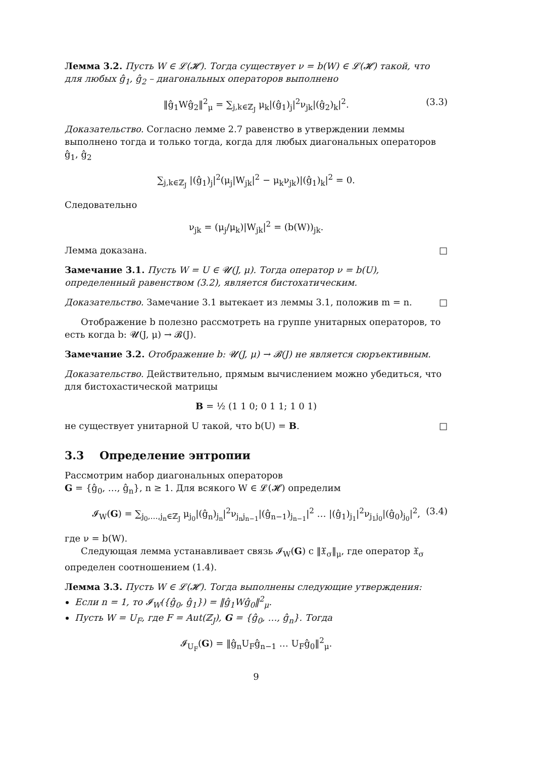Лемма 3.2. Пусть W ∈ 𝓛(𝓗). Тогда существует ν = b(W) ∈ 𝓛(𝓗) такой, что для любых ĝ<sub>1</sub>, ĝ<sub>2</sub> – диагональных операторов выполнено
‖ĝ<sub>1</sub>Wĝ<sub>2</sub>‖<sup>2</sup><sub>μ</sub> = ∑<sub>j,k∈ℤ<sub>J</sub></sub> μ<sub>k</sub>|(ĝ<sub>1</sub>)<sub>j</sub>|<sup>2</sup>ν<sub>jk</sub>|(ĝ<sub>2</sub>)<sub>k</sub>|<sup>2</sup>. (3.3)
Доказательство. Согласно лемме 2.7 равенство в утверждении леммы выполнено тогда и только тогда, когда для любых диагональных операторов ĝ<sub>1</sub>, ĝ<sub>2</sub>
∑<sub>j,k∈ℤ<sub>J</sub></sub> |(ĝ<sub>1</sub>)<sub>j</sub>|<sup>2</sup>(μ<sub>j</sub>|W<sub>jk</sub>|<sup>2</sup> − μ<sub>k</sub>ν<sub>jk</sub>)|(ĝ<sub>1</sub>)<sub>k</sub>|<sup>2</sup> = 0.
Следовательно
ν<sub>jk</sub> = (μ<sub>j</sub>/μ<sub>k</sub>)|W<sub>jk</sub>|<sup>2</sup> = (b(W))<sub>jk</sub>.
Лемма доказана. □
Замечание 3.1. Пусть W = U ∈ 𝓤(J, μ). Тогда оператор ν = b(U), определенный равенством (3.2), является бистохатическим.
Доказательство. Замечание 3.1 вытекает из леммы 3.1, положив m = n. □
Отображение b полезно рассмотреть на группе унитарных операторов, то есть когда b: 𝓤(J, μ) → 𝓑(J).
Замечание 3.2. Отображение b: 𝓤(J, μ) → 𝓑(J) не является сюръективным.
Доказательство. Действительно, прямым вычислением можно убедиться, что для бистохастической матрицы
B = ½ (1 1 0; 0 1 1; 1 0 1)
не существует унитарной U такой, что b(U) = B. □
3.3 Определение энтропии
Рассмотрим набор диагональных операторов
G = {ĝ<sub>0</sub>, …, ĝ<sub>n</sub>}, n ≥ 1. Для всякого W ∈ 𝓛(𝓗) определим
𝓘<sub>W</sub>(G) = ∑<sub>j<sub>0</sub>,…,j<sub>n</sub>∈ℤ<sub>J</sub></sub> μ<sub>j<sub>0</sub></sub>|(ĝ<sub>n</sub>)<sub>j<sub>n</sub></sub>|<sup>2</sup>ν<sub>j<sub>n</sub>j<sub>n−1</sub></sub>|(ĝ<sub>n−1</sub>)<sub>j<sub>n−1</sub></sub>|<sup>2</sup> … |(ĝ<sub>1</sub>)<sub>j<sub>1</sub></sub>|<sup>2</sup>ν<sub>j<sub>1</sub>j<sub>0</sub></sub>|(ĝ<sub>0</sub>)<sub>j<sub>0</sub></sub>|<sup>2</sup>, (3.4)
где ν = b(W).
Следующая лемма устанавливает связь 𝓘<sub>W</sub>(G) с ‖𝔛<sub>σ</sub>‖<sub>μ</sub>, где оператор 𝔛<sub>σ</sub> определен соотношением (1.4).
Лемма 3.3. Пусть W ∈ 𝓛(𝓗). Тогда выполнены следующие утверждения:
Если n = 1, то 𝓘<sub>W</sub>({ĝ<sub>0</sub>, ĝ<sub>1</sub>}) = ‖ĝ<sub>1</sub>Wĝ<sub>0</sub>‖<sup>2</sup><sub>μ</sub>.
Пусть W = U<sub>F</sub>, где F = Aut(ℤ<sub>J</sub>), G = {ĝ<sub>0</sub>, …, ĝ<sub>n</sub>}. Тогда
𝓘<sub>U<sub>F</sub></sub>(G) = ‖ĝ<sub>n</sub>U<sub>F</sub>ĝ<sub>n−1</sub> … U<sub>F</sub>ĝ<sub>0</sub>‖<sup>2</sup><sub>μ</sub>.
9